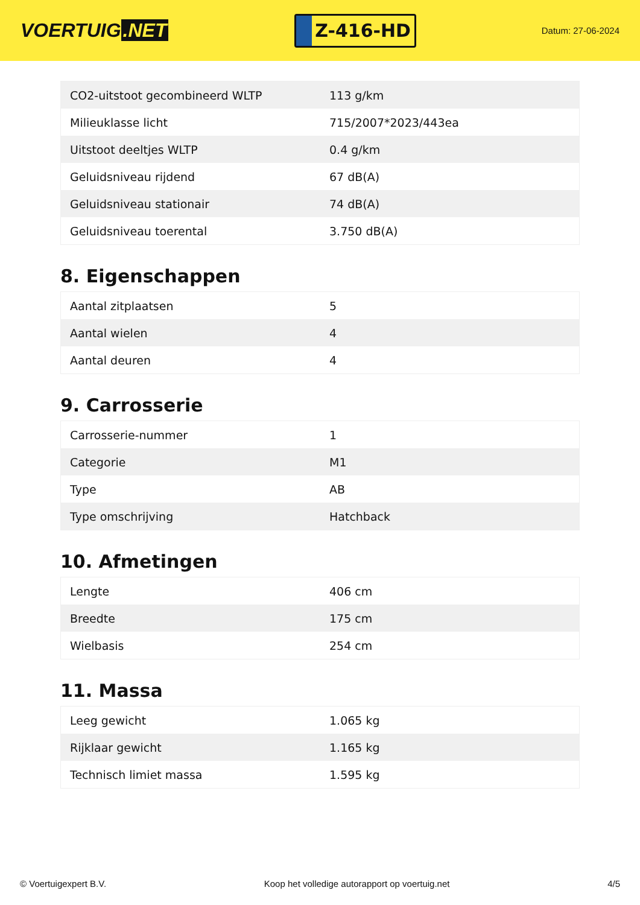VOERTUIG.NET
Z-416-HD
Datum: 27-06-2024
| CO2-uitstoot gecombineerd WLTP | 113 g/km |
| Milieuklasse licht | 715/2007*2023/443ea |
| Uitstoot deeltjes WLTP | 0.4 g/km |
| Geluidsniveau rijdend | 67 dB(A) |
| Geluidsniveau stationair | 74 dB(A) |
| Geluidsniveau toerental | 3.750 dB(A) |
8. Eigenschappen
| Aantal zitplaatsen | 5 |
| Aantal wielen | 4 |
| Aantal deuren | 4 |
9. Carrosserie
| Carrosserie-nummer | 1 |
| Categorie | M1 |
| Type | AB |
| Type omschrijving | Hatchback |
10. Afmetingen
| Lengte | 406 cm |
| Breedte | 175 cm |
| Wielbasis | 254 cm |
11. Massa
| Leeg gewicht | 1.065 kg |
| Rijklaar gewicht | 1.165 kg |
| Technisch limiet massa | 1.595 kg |
© Voertuigexpert B.V. Koop het volledige autorapport op voertuig.net 4/5